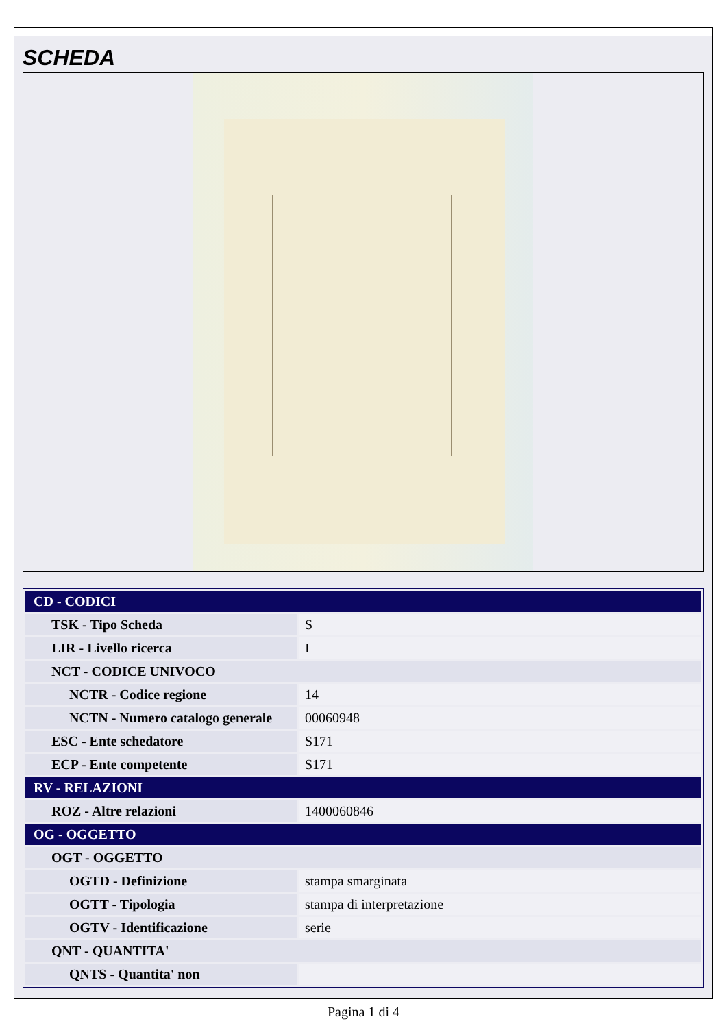SCHEDA
| CD - CODICI | |
| TSK - Tipo Scheda | S |
| LIR - Livello ricerca | I |
| NCT - CODICE UNIVOCO | |
| NCTR - Codice regione | 14 |
| NCTN - Numero catalogo generale | 00060948 |
| ESC - Ente schedatore | S171 |
| ECP - Ente competente | S171 |
| RV - RELAZIONI | |
| ROZ - Altre relazioni | 1400060846 |
| OG - OGGETTO | |
| OGT - OGGETTO | |
| OGTD - Definizione | stampa smarginata |
| OGTT - Tipologia | stampa di interpretazione |
| OGTV - Identificazione | serie |
| QNT - QUANTITA' | |
| QNTS - Quantita' non | |
Pagina 1 di 4